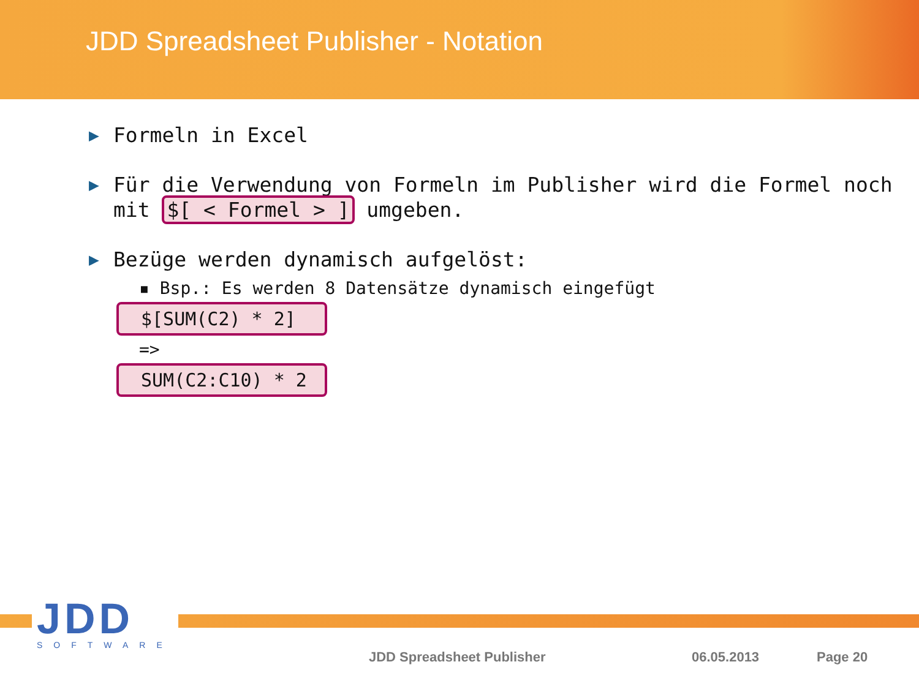JDD Spreadsheet Publisher - Notation
▶ Formeln in Excel
▶ Für die Verwendung von Formeln im Publisher wird die Formel noch mit $[ < Formel > ] umgeben.
▶ Bezüge werden dynamisch aufgelöst:
▪ Bsp.: Es werden 8 Datensätze dynamisch eingefügt
$[SUM(C2) * 2]
=>
SUM(C2:C10) * 2
JDD
SOFTWARE
JDD Spreadsheet Publisher 06.05.2013 Page 20